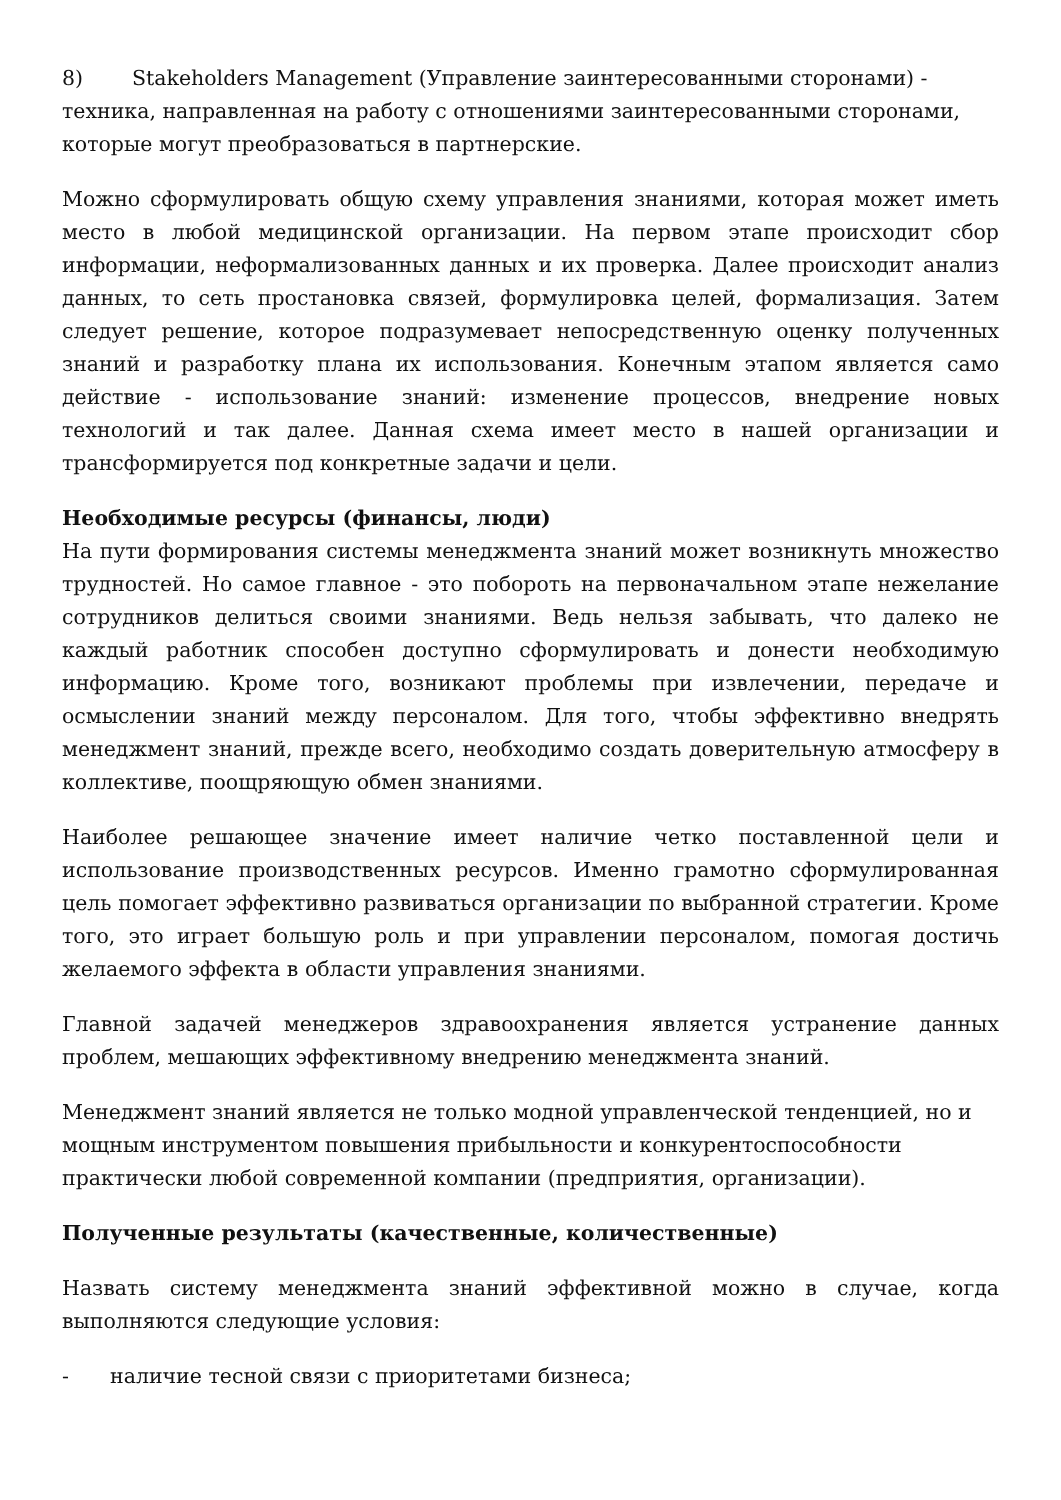8) Stakeholders Management (Управление заинтересованными сторонами) - техника, направленная на работу с отношениями заинтересованными сторонами, которые могут преобразоваться в партнерские.
Можно сформулировать общую схему управления знаниями, которая может иметь место в любой медицинской организации. На первом этапе происходит сбор информации, неформализованных данных и их проверка. Далее происходит анализ данных, то сеть простановка связей, формулировка целей, формализация. Затем следует решение, которое подразумевает непосредственную оценку полученных знаний и разработку плана их использования. Конечным этапом является само действие - использование знаний: изменение процессов, внедрение новых технологий и так далее. Данная схема имеет место в нашей организации и трансформируется под конкретные задачи и цели.
Необходимые ресурсы (финансы, люди)
На пути формирования системы менеджмента знаний может возникнуть множество трудностей. Но самое главное - это побороть на первоначальном этапе нежелание сотрудников делиться своими знаниями. Ведь нельзя забывать, что далеко не каждый работник способен доступно сформулировать и донести необходимую информацию. Кроме того, возникают проблемы при извлечении, передаче и осмыслении знаний между персоналом. Для того, чтобы эффективно внедрять менеджмент знаний, прежде всего, необходимо создать доверительную атмосферу в коллективе, поощряющую обмен знаниями.
Наиболее решающее значение имеет наличие четко поставленной цели и использование производственных ресурсов. Именно грамотно сформулированная цель помогает эффективно развиваться организации по выбранной стратегии. Кроме того, это играет большую роль и при управлении персоналом, помогая достичь желаемого эффекта в области управления знаниями.
Главной задачей менеджеров здравоохранения является устранение данных проблем, мешающих эффективному внедрению менеджмента знаний.
Менеджмент знаний является не только модной управленческой тенденцией, но и мощным инструментом повышения прибыльности и конкурентоспособности практически любой современной компании (предприятия, организации).
Полученные результаты (качественные, количественные)
Назвать систему менеджмента знаний эффективной можно в случае, когда выполняются следующие условия:
- наличие тесной связи с приоритетами бизнеса;